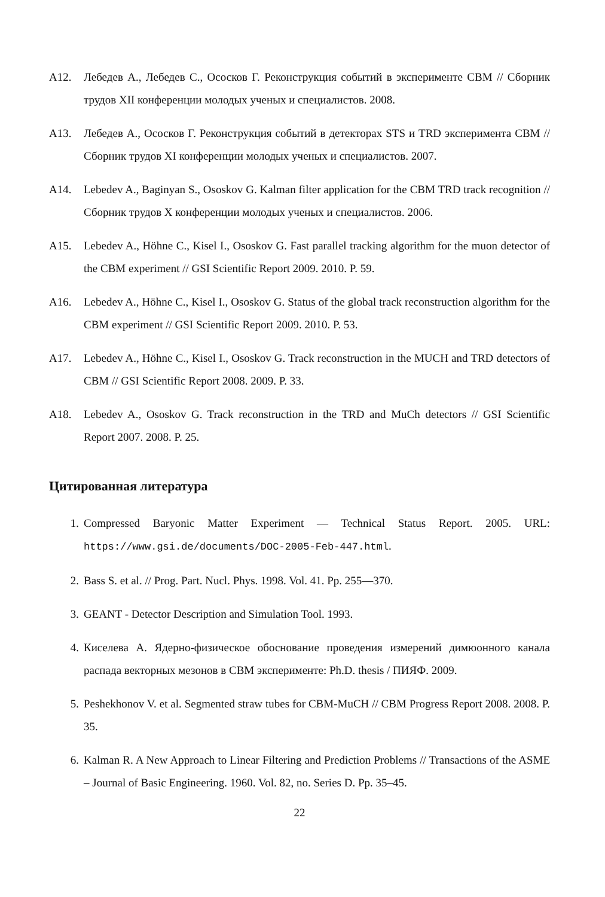A12. Лебедев А., Лебедев С., Ососков Г. Реконструкция событий в эксперименте CBM // Сборник трудов XII конференции молодых ученых и специалистов. 2008.
A13. Лебедев А., Ососков Г. Реконструкция событий в детекторах STS и TRD эксперимента CBM // Сборник трудов XI конференции молодых ученых и специалистов. 2007.
A14. Lebedev A., Baginyan S., Ososkov G. Kalman filter application for the CBM TRD track recognition // Сборник трудов X конференции молодых ученых и специалистов. 2006.
A15. Lebedev A., Höhne C., Kisel I., Ososkov G. Fast parallel tracking algorithm for the muon detector of the CBM experiment // GSI Scientific Report 2009. 2010. P. 59.
A16. Lebedev A., Höhne C., Kisel I., Ososkov G. Status of the global track reconstruction algorithm for the CBM experiment // GSI Scientific Report 2009. 2010. P. 53.
A17. Lebedev A., Höhne C., Kisel I., Ososkov G. Track reconstruction in the MUCH and TRD detectors of CBM // GSI Scientific Report 2008. 2009. P. 33.
A18. Lebedev A., Ososkov G. Track reconstruction in the TRD and MuCh detectors // GSI Scientific Report 2007. 2008. P. 25.
Цитированная литература
1. Compressed Baryonic Matter Experiment — Technical Status Report. 2005. URL: https://www.gsi.de/documents/DOC-2005-Feb-447.html.
2. Bass S. et al. // Prog. Part. Nucl. Phys. 1998. Vol. 41. Pp. 255—370.
3. GEANT - Detector Description and Simulation Tool. 1993.
4. Киселева А. Ядерно-физическое обоснование проведения измерений димюонного канала распада векторных мезонов в CBM эксперименте: Ph.D. thesis / ПИЯФ. 2009.
5. Peshekhonov V. et al. Segmented straw tubes for CBM-MuCH // CBM Progress Report 2008. 2008. P. 35.
6. Kalman R. A New Approach to Linear Filtering and Prediction Problems // Transactions of the ASME – Journal of Basic Engineering. 1960. Vol. 82, no. Series D. Pp. 35–45.
22